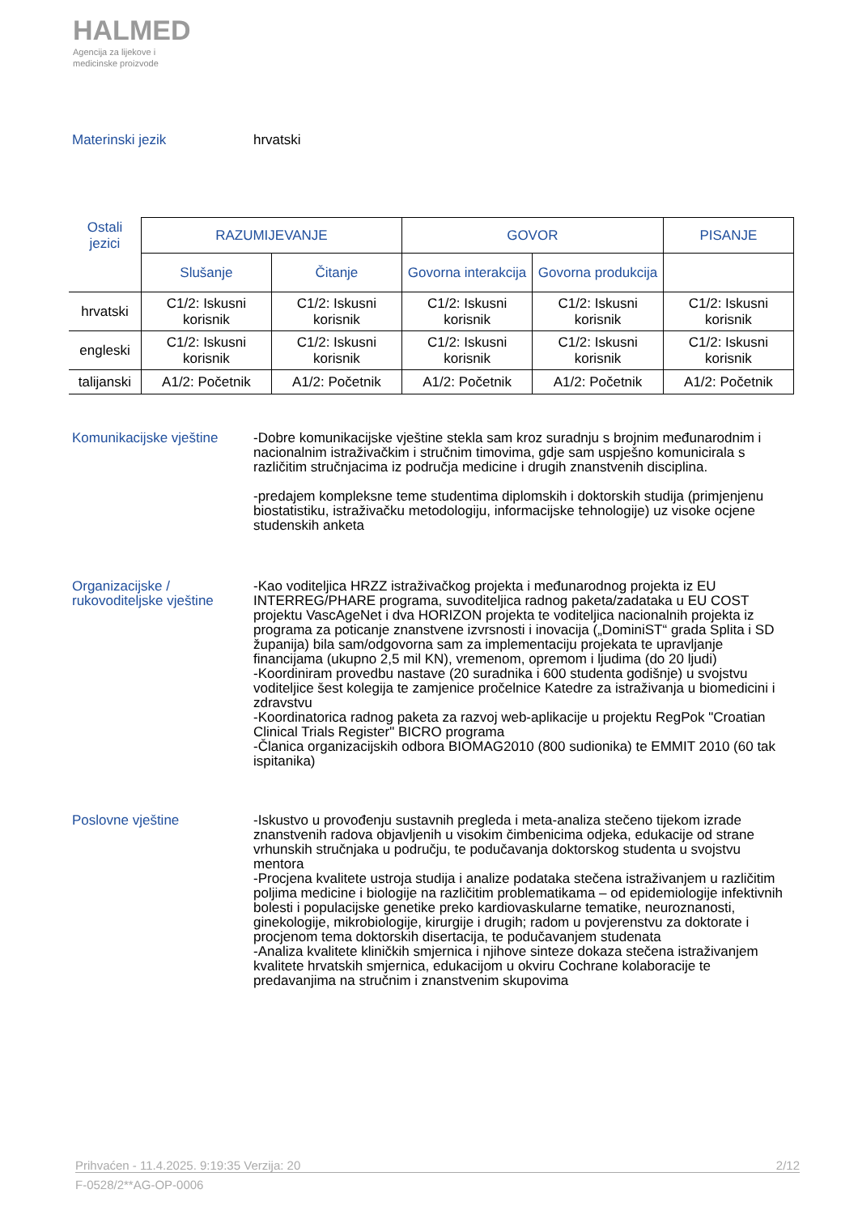HALMED
Agencija za lijekove i
medicinske proizvode
Materinski jezik hrvatski
| Ostali jezici | RAZUMIJEVANJE | | GOVOR | | PISANJE |
| --- | --- | --- | --- | --- | --- |
| | Slušanje | Čitanje | Govorna interakcija | Govorna produkcija | |
| hrvatski | C1/2: Iskusni korisnik | C1/2: Iskusni korisnik | C1/2: Iskusni korisnik | C1/2: Iskusni korisnik | C1/2: Iskusni korisnik |
| engleski | C1/2: Iskusni korisnik | C1/2: Iskusni korisnik | C1/2: Iskusni korisnik | C1/2: Iskusni korisnik | C1/2: Iskusni korisnik |
| talijanski | A1/2: Početnik | A1/2: Početnik | A1/2: Početnik | A1/2: Početnik | A1/2: Početnik |
Komunikacijske vještine
-Dobre komunikacijske vještine stekla sam kroz suradnju s brojnim međunarodnim i nacionalnim istraživačkim i stručnim timovima, gdje sam uspješno komunicirala s različitim stručnjacima iz područja medicine i drugih znanstvenih disciplina.
-predajem kompleksne teme studentima diplomskih i doktorskih studija (primjenjenu biostatistiku, istraživačku metodologiju, informacijske tehnologije) uz visoke ocjene studenskih anketa
Organizacijske /
rukovoditeljske vještine
-Kao voditeljica HRZZ istraživačkog projekta i međunarodnog projekta iz EU INTERREG/PHARE programa, suvoditeljica radnog paketa/zadataka u EU COST projektu VascAgeNet i dva HORIZON projekta te voditeljica nacionalnih projekta iz programa za poticanje znanstvene izvrsnosti i inovacija („DominiST“ grada Splita i SD županija) bila sam/odgovorna sam za implementaciju projekata te upravljanje financijama (ukupno 2,5 mil KN), vremenom, opremom i ljudima (do 20 ljudi)
-Koordiniram provedbu nastave (20 suradnika i 600 studenta godišnje) u svojstvu voditeljice šest kolegija te zamjenice pročelnice Katedre za istraživanja u biomedicini i zdravstvu
-Koordinatorica radnog paketa za razvoj web-aplikacije u projektu RegPok "Croatian Clinical Trials Register" BICRO programa
-Članica organizacijskih odbora BIOMAG2010 (800 sudionika) te EMMIT 2010 (60 tak ispitanika)
Poslovne vještine -Iskustvo u provođenju sustavnih pregleda i meta-analiza stečeno tijekom izrade znanstvenih radova objavljenih u visokim čimbenicima odjeka, edukacije od strane vrhunskih stručnjaka u području, te podučavanja doktorskog studenta u svojstvu mentora
-Procjena kvalitete ustroja studija i analize podataka stečena istraživanjem u različitim poljima medicine i biologije na različitim problematikama – od epidemiologije infektivnih bolesti i populacijske genetike preko kardiovaskularne tematike, neuroznanosti, ginekologije, mikrobiologije, kirurgije i drugih; radom u povjerenstvu za doktorate i procjenom tema doktorskih disertacija, te podučavanjem studenata
-Analiza kvalitete kliničkih smjernica i njihove sinteze dokaza stečena istraživanjem kvalitete hrvatskih smjernica, edukacijom u okviru Cochrane kolaboracije te predavanjima na stručnim i znanstvenim skupovima
Prihvaćen - 11.4.2025. 9:19:35 Verzija: 20 2/12
F-0528/2**AG-OP-0006